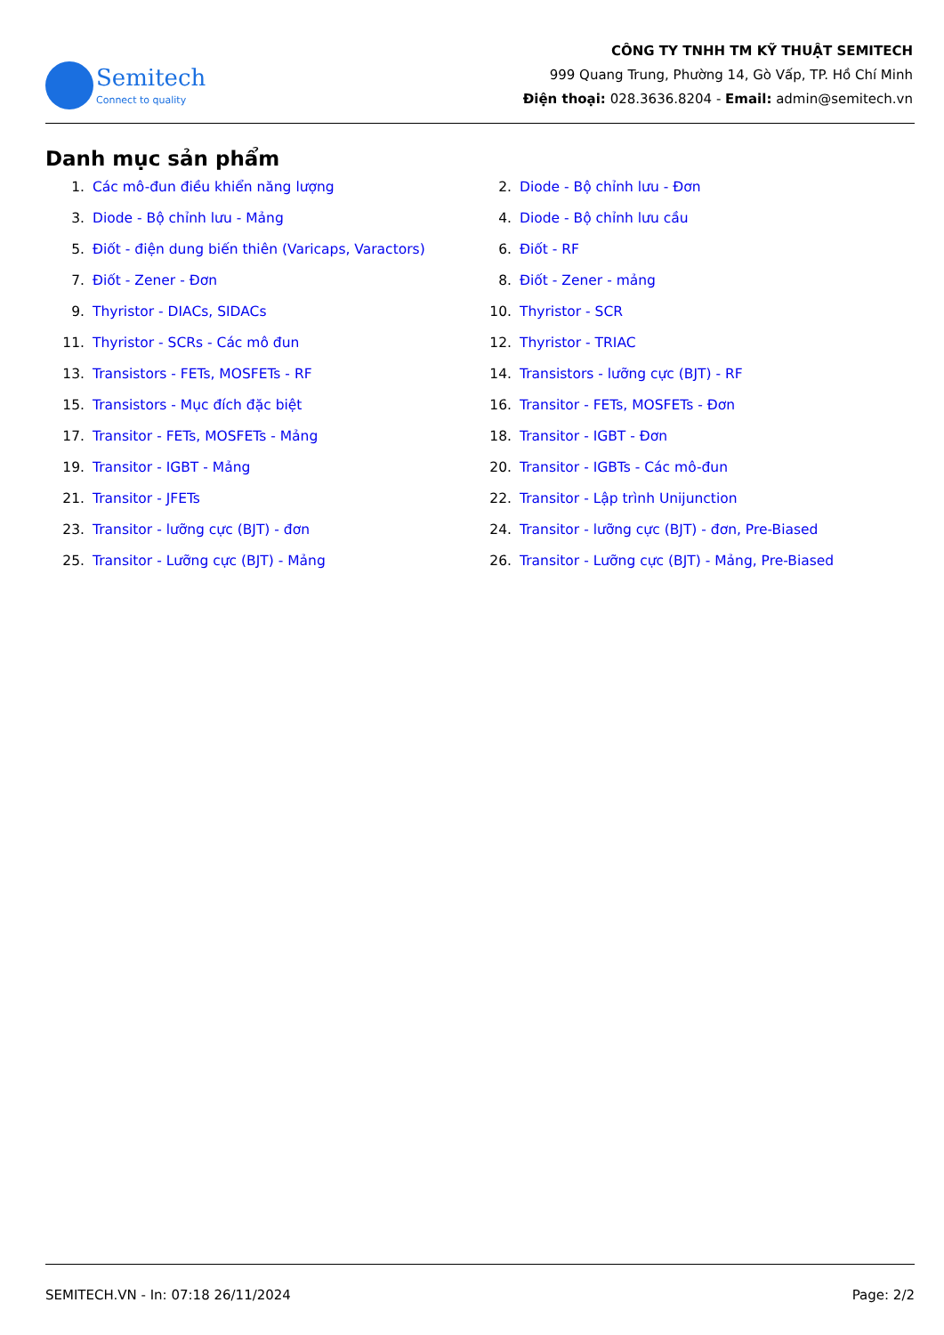Semitech
Connect to quality
CÔNG TY TNHH TM KỸ THUẬT SEMITECH
999 Quang Trung, Phường 14, Gò Vấp, TP. Hồ Chí Minh
Điện thoại: 028.3636.8204 - Email: admin@semitech.vn
Danh mục sản phẩm
1. Các mô-đun điều khiển năng lượng
2. Diode - Bộ chỉnh lưu - Đơn
3. Diode - Bộ chỉnh lưu - Mảng
4. Diode - Bộ chỉnh lưu cầu
5. Điốt - điện dung biến thiên (Varicaps, Varactors)
6. Điốt - RF
7. Điốt - Zener - Đơn
8. Điốt - Zener - mảng
9. Thyristor - DIACs, SIDACs
10. Thyristor - SCR
11. Thyristor - SCRs - Các mô đun
12. Thyristor - TRIAC
13. Transistors - FETs, MOSFETs - RF
14. Transistors - lưỡng cực (BJT) - RF
15. Transistors - Mục đích đặc biệt
16. Transitor - FETs, MOSFETs - Đơn
17. Transitor - FETs, MOSFETs - Mảng
18. Transitor - IGBT - Đơn
19. Transitor - IGBT - Mảng
20. Transitor - IGBTs - Các mô-đun
21. Transitor - JFETs
22. Transitor - Lập trình Unijunction
23. Transitor - lưỡng cực (BJT) - đơn
24. Transitor - lưỡng cực (BJT) - đơn, Pre-Biased
25. Transitor - Lưỡng cực (BJT) - Mảng
26. Transitor - Lưỡng cực (BJT) - Mảng, Pre-Biased
SEMITECH.VN - In: 07:18 26/11/2024 Page: 2/2